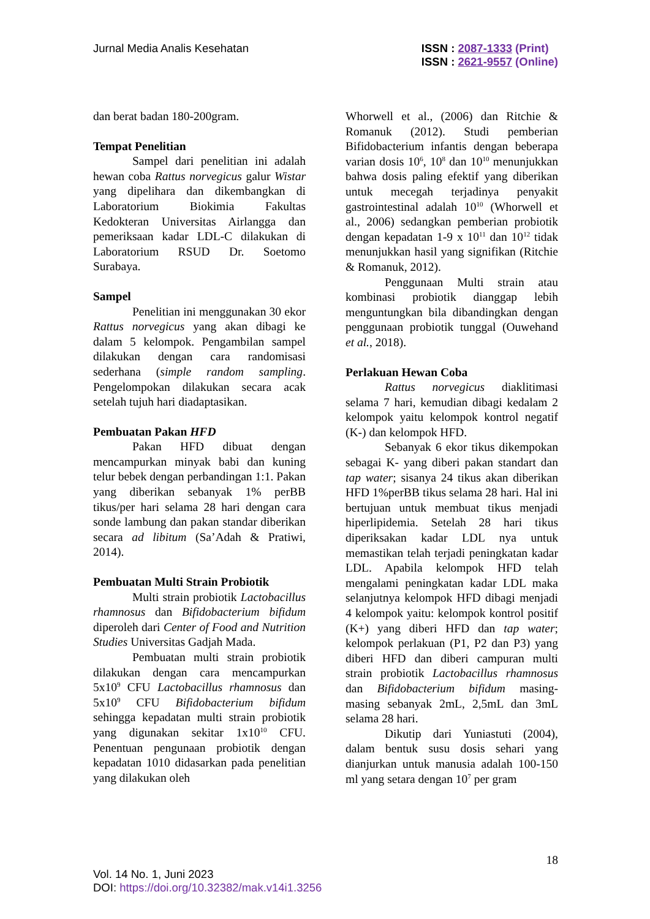Jurnal Media Analis Kesehatan ISSN : 2087-1333 (Print)
ISSN : 2621-9557 (Online)
dan berat badan 180-200gram.
Tempat Penelitian
Sampel dari penelitian ini adalah hewan coba Rattus norvegicus galur Wistar yang dipelihara dan dikembangkan di Laboratorium Biokimia Fakultas Kedokteran Universitas Airlangga dan pemeriksaan kadar LDL-C dilakukan di Laboratorium RSUD Dr. Soetomo Surabaya.
Sampel
Penelitian ini menggunakan 30 ekor Rattus norvegicus yang akan dibagi ke dalam 5 kelompok. Pengambilan sampel dilakukan dengan cara randomisasi sederhana (simple random sampling. Pengelompokan dilakukan secara acak setelah tujuh hari diadaptasikan.
Pembuatan Pakan HFD
Pakan HFD dibuat dengan mencampurkan minyak babi dan kuning telur bebek dengan perbandingan 1:1. Pakan yang diberikan sebanyak 1% perBB tikus/per hari selama 28 hari dengan cara sonde lambung dan pakan standar diberikan secara ad libitum (Sa’Adah & Pratiwi, 2014).
Pembuatan Multi Strain Probiotik
Multi strain probiotik Lactobacillus rhamnosus dan Bifidobacterium bifidum diperoleh dari Center of Food and Nutrition Studies Universitas Gadjah Mada.
Pembuatan multi strain probiotik dilakukan dengan cara mencampurkan 5x10<sup>9</sup> CFU Lactobacillus rhamnosus dan 5x10<sup>9</sup> CFU Bifidobacterium bifidum sehingga kepadatan multi strain probiotik yang digunakan sekitar 1x10<sup>10</sup> CFU. Penentuan pengunaan probiotik dengan kepadatan 1010 didasarkan pada penelitian yang dilakukan oleh
Whorwell et al., (2006) dan Ritchie & Romanuk (2012). Studi pemberian Bifidobacterium infantis dengan beberapa varian dosis 10<sup>6</sup>, 10<sup>8</sup> dan 10<sup>10</sup> menunjukkan bahwa dosis paling efektif yang diberikan untuk mecegah terjadinya penyakit gastrointestinal adalah 10<sup>10</sup> (Whorwell et al., 2006) sedangkan pemberian probiotik dengan kepadatan 1-9 x 10<sup>11</sup> dan 10<sup>12</sup> tidak menunjukkan hasil yang signifikan (Ritchie & Romanuk, 2012).
Penggunaan Multi strain atau kombinasi probiotik dianggap lebih menguntungkan bila dibandingkan dengan penggunaan probiotik tunggal (Ouwehand et al., 2018).
Perlakuan Hewan Coba
Rattus norvegicus diaklitimasi selama 7 hari, kemudian dibagi kedalam 2 kelompok yaitu kelompok kontrol negatif (K-) dan kelompok HFD.
Sebanyak 6 ekor tikus dikempokan sebagai K- yang diberi pakan standart dan tap water; sisanya 24 tikus akan diberikan HFD 1%perBB tikus selama 28 hari. Hal ini bertujuan untuk membuat tikus menjadi hiperlipidemia. Setelah 28 hari tikus diperiksakan kadar LDL nya untuk memastikan telah terjadi peningkatan kadar LDL. Apabila kelompok HFD telah mengalami peningkatan kadar LDL maka selanjutnya kelompok HFD dibagi menjadi 4 kelompok yaitu: kelompok kontrol positif (K+) yang diberi HFD dan tap water; kelompok perlakuan (P1, P2 dan P3) yang diberi HFD dan diberi campuran multi strain probiotik Lactobacillus rhamnosus dan Bifidobacterium bifidum masing-masing sebanyak 2mL, 2,5mL dan 3mL selama 28 hari.
Dikutip dari Yuniastuti (2004), dalam bentuk susu dosis sehari yang dianjurkan untuk manusia adalah 100-150 ml yang setara dengan 10<sup>7</sup> per gram
18
Vol. 14 No. 1, Juni 2023
DOI: https://doi.org/10.32382/mak.v14i1.3256